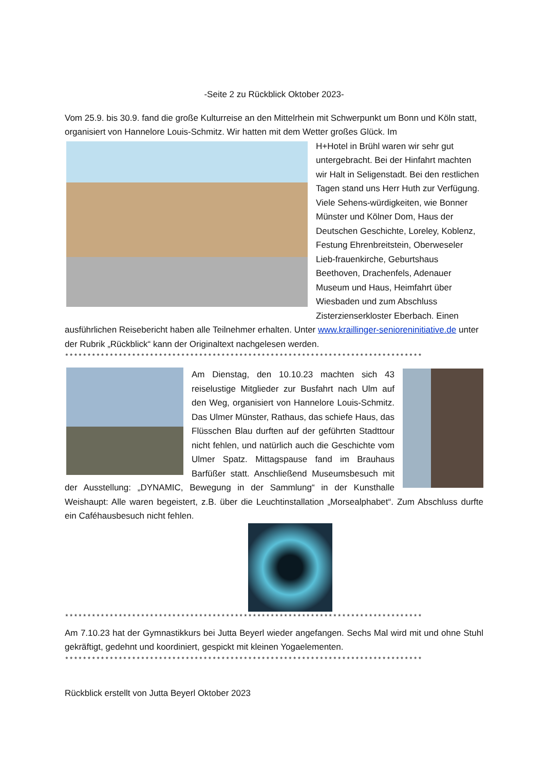-Seite 2 zu Rückblick Oktober 2023-
Vom 25.9. bis 30.9. fand die große Kulturreise an den Mittelrhein mit Schwerpunkt um Bonn und Köln statt, organisiert von Hannelore Louis-Schmitz. Wir hatten mit dem Wetter großes Glück. Im
H+Hotel in Brühl waren wir sehr gut untergebracht. Bei der Hinfahrt machten wir Halt in Seligenstadt. Bei den restlichen Tagen stand uns Herr Huth zur Verfügung. Viele Sehens-würdigkeiten, wie Bonner Münster und Kölner Dom, Haus der Deutschen Geschichte, Loreley, Koblenz, Festung Ehrenbreitstein, Oberweseler Lieb-frauenkirche, Geburtshaus Beethoven, Drachenfels, Adenauer Museum und Haus, Heimfahrt über Wiesbaden und zum Abschluss Zisterzienserkloster Eberbach. Einen ausführlichen Reisebericht haben alle Teilnehmer erhalten. Unter www.kraillinger-senioreninitiative.de unter der Rubrik „Rückblick“ kann der Originaltext nachgelesen werden.
********************************************************************************
Am Dienstag, den 10.10.23 machten sich 43 reiselustige Mitglieder zur Busfahrt nach Ulm auf den Weg, organisiert von Hannelore Louis-Schmitz. Das Ulmer Münster, Rathaus, das schiefe Haus, das Flüsschen Blau durften auf der geführten Stadttour nicht fehlen, und natürlich auch die Geschichte vom Ulmer Spatz. Mittagspause fand im Brauhaus Barfüßer statt. Anschließend Museumsbesuch mit der Ausstellung: „DYNAMIC, Bewegung in der Sammlung“ in der Kunsthalle Weishaupt: Alle waren begeistert, z.B. über die Leuchtinstallation „Morsealphabet“. Zum Abschluss durfte ein Caféhausbesuch nicht fehlen.
********************************************************************************
Am 7.10.23 hat der Gymnastikkurs bei Jutta Beyerl wieder angefangen. Sechs Mal wird mit und ohne Stuhl gekräftigt, gedehnt und koordiniert, gespickt mit kleinen Yogaelementen.
********************************************************************************
Rückblick erstellt von Jutta Beyerl Oktober 2023